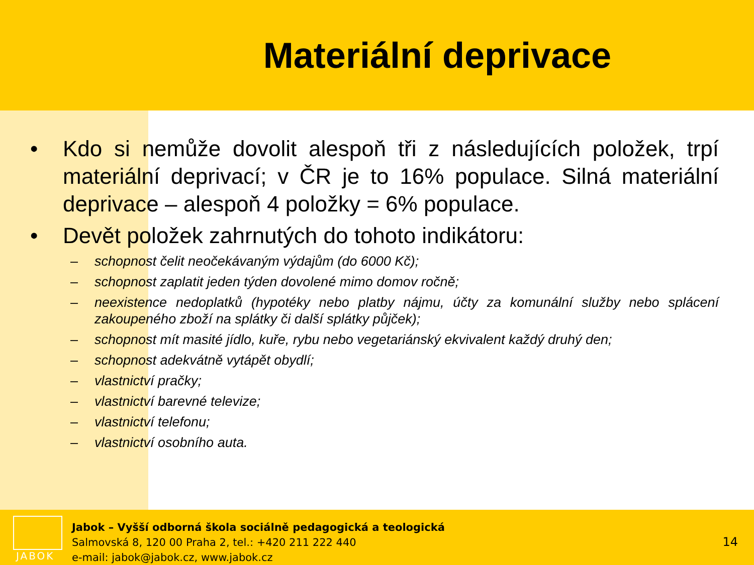Materiální deprivace
• Kdo si nemůže dovolit alespoň tři z následujících položek, trpí materiální deprivací; v ČR je to 16% populace. Silná materiální deprivace – alespoň 4 položky = 6% populace.
• Devět položek zahrnutých do tohoto indikátoru:
– schopnost čelit neočekávaným výdajům (do 6000 Kč);
– schopnost zaplatit jeden týden dovolené mimo domov ročně;
– neexistence nedoplatků (hypotéky nebo platby nájmu, účty za komunální služby nebo splácení zakoupeného zboží na splátky či další splátky půjček);
– schopnost mít masité jídlo, kuře, rybu nebo vegetariánský ekvivalent každý druhý den;
– schopnost adekvátně vytápět obydlí;
– vlastnictví pračky;
– vlastnictví barevné televize;
– vlastnictví telefonu;
– vlastnictví osobního auta.
JABOK
Jabok – Vyšší odborná škola sociálně pedagogická a teologická
Salmovská 8, 120 00 Praha 2, tel.: +420 211 222 440
e-mail: jabok@jabok.cz, www.jabok.cz
14